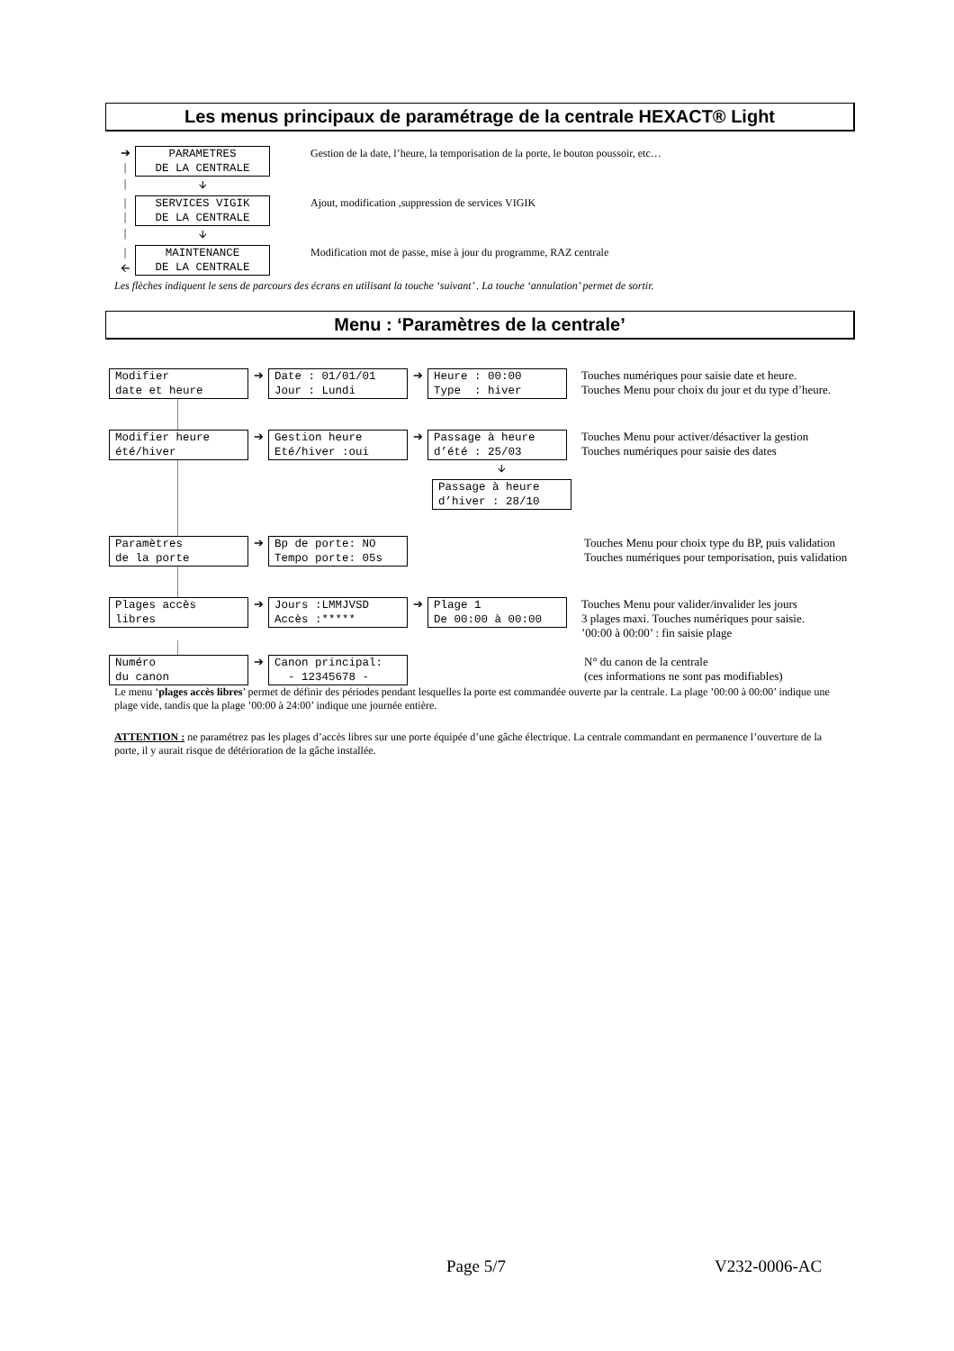Les menus principaux de paramétrage de la centrale HEXACT® Light
➔
|
PARAMETRES DE LA CENTRALE
Gestion de la date, l’heure, la temporisation de la porte, le bouton poussoir, etc…
| 🡫
|
|
SERVICES VIGIK DE LA CENTRALE
Ajout, modification ,suppression de services VIGIK
| 🡫
|
🡨
MAINTENANCE DE LA CENTRALE
Modification mot de passe, mise à jour du programme, RAZ centrale
Les flèches indiquent le sens de parcours des écrans en utilisant la touche ‘suivant’ . La touche ‘annulation’ permet de sortir.
Menu : ‘Paramètres de la centrale’
Modifier date et heure
➔
Date : 01/01/01 Jour : Lundi
➔
Heure : 00:00 Type : hiver
Touches numériques pour saisie date et heure.
Touches Menu pour choix du jour et du type d’heure.
Modifier heure été/hiver
➔
Gestion heure Eté/hiver :oui
➔
Passage à heure d’été : 25/03
Touches Menu pour activer/désactiver la gestion
Touches numériques pour saisie des dates
🡫
Passage à heure d’hiver : 28/10
Paramètres de la porte
➔
Bp de porte: NO Tempo porte: 05s
Touches Menu pour choix type du BP, puis validation
Touches numériques pour temporisation, puis validation
Plages accès libres
➔
Jours :LMMJVSD Accès :*****
➔
Plage 1 De 00:00 à 00:00
Touches Menu pour valider/invalider les jours
3 plages maxi. Touches numériques pour saisie.
’00:00 à 00:00’ : fin saisie plage
Numéro du canon
➔
Canon principal: - 12345678 -
N° du canon de la centrale
(ces informations ne sont pas modifiables)
Le menu ‘plages accès libres’ permet de définir des périodes pendant lesquelles la porte est commandée ouverte par la centrale. La plage ’00:00 à 00:00’ indique une plage vide, tandis que la plage ’00:00 à 24:00’ indique une journée entière.
ATTENTION : ne paramétrez pas les plages d’accès libres sur une porte équipée d’une gâche électrique. La centrale commandant en permanence l’ouverture de la porte, il y aurait risque de détérioration de la gâche installée.
Page 5/7 V232-0006-AC